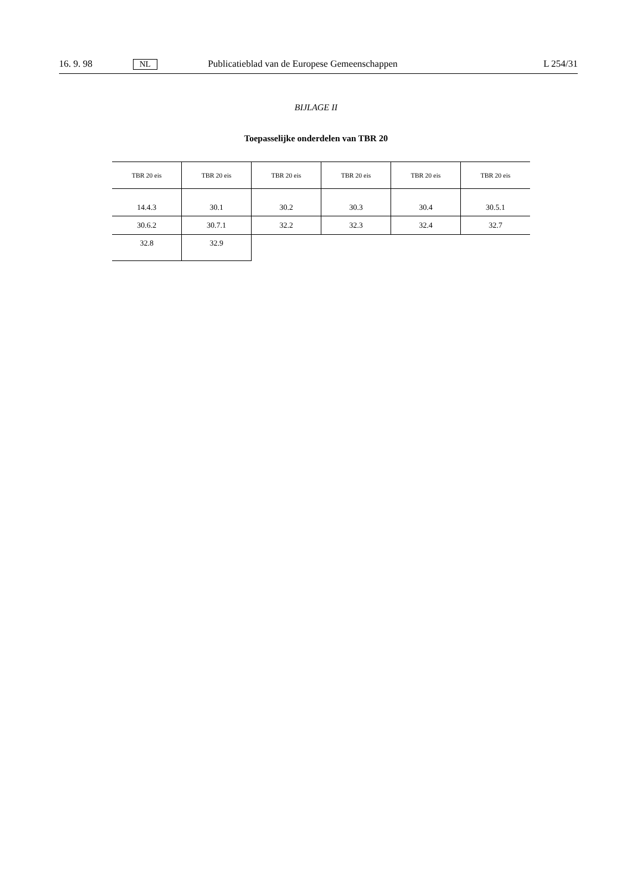16. 9. 98 NL Publicatieblad van de Europese Gemeenschappen L 254/31
BIJLAGE II
Toepasselijke onderdelen van TBR 20
| TBR 20 eis | TBR 20 eis | TBR 20 eis | TBR 20 eis | TBR 20 eis | TBR 20 eis |
| --- | --- | --- | --- | --- | --- |
| 14.4.3 | 30.1 | 30.2 | 30.3 | 30.4 | 30.5.1 |
| 30.6.2 | 30.7.1 | 32.2 | 32.3 | 32.4 | 32.7 |
| 32.8 | 32.9 | | | | |